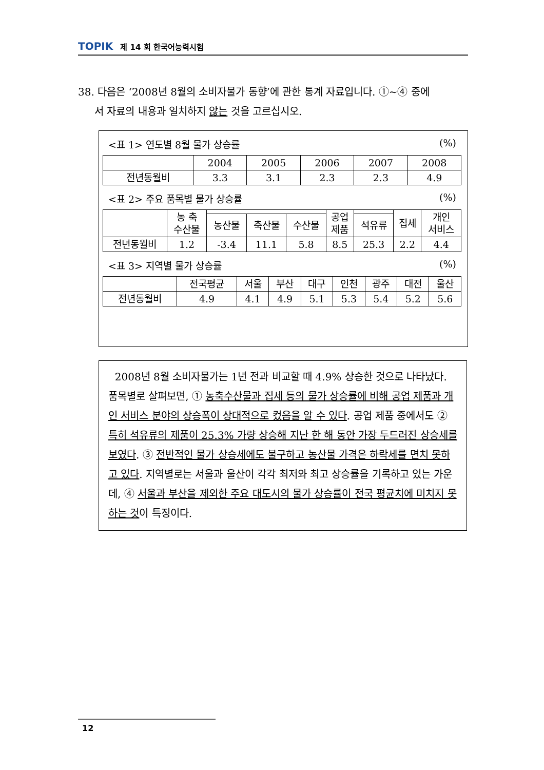TOPIK 제 14 회 한국어능력시험
38. 다음은 ‘2008년 8월의 소비자물가 동향’에 관한 통계 자료입니다. ①~④ 중에
서 자료의 내용과 일치하지 않는 것을 고르십시오.
<표 1> 연도별 8월 물가 상승률 (%)
| | 2004 | 2005 | 2006 | 2007 | 2008 |
| 전년동월비 | 3.3 | 3.1 | 2.3 | 2.3 | 4.9 |
<표 2> 주요 품목별 물가 상승률 (%)
| | 농 축 수산물 | | | | 공업 제품 | | 집세 | 개인 서비스 |
| | | 농산물 | 축산물 | 수산물 | | 석유류 | | |
| 전년동월비 | 1.2 | -3.4 | 11.1 | 5.8 | 8.5 | 25.3 | 2.2 | 4.4 |
<표 3> 지역별 물가 상승률 (%)
| | 전국평균 | 서울 | 부산 | 대구 | 인천 | 광주 | 대전 | 울산 |
| 전년동월비 | 4.9 | 4.1 | 4.9 | 5.1 | 5.3 | 5.4 | 5.2 | 5.6 |
2008년 8월 소비자물가는 1년 전과 비교할 때 4.9% 상승한 것으로 나타났다. 품목별로 살펴보면, ① 농축수산물과 집세 등의 물가 상승률에 비해 공업 제품과 개인 서비스 분야의 상승폭이 상대적으로 컸음을 알 수 있다. 공업 제품 중에서도 ② 특히 석유류의 제품이 25.3% 가량 상승해 지난 한 해 동안 가장 두드러진 상승세를 보였다. ③ 전반적인 물가 상승세에도 불구하고 농산물 가격은 하락세를 면치 못하고 있다. 지역별로는 서울과 울산이 각각 최저와 최고 상승률을 기록하고 있는 가운데, ④ 서울과 부산을 제외한 주요 대도시의 물가 상승률이 전국 평균치에 미치지 못하는 것이 특징이다.
12